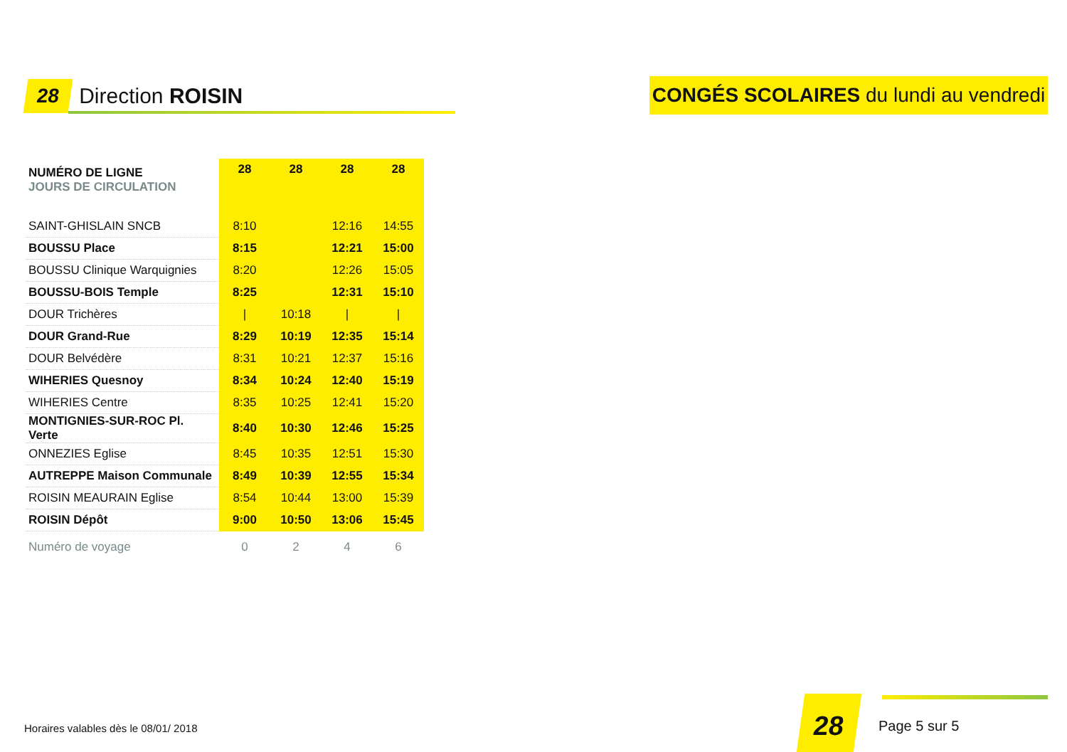28 Direction ROISIN
CONGÉS SCOLAIRES du lundi au vendredi
| NUMÉRO DE LIGNE | 28 | 28 | 28 | 28 |
| --- | --- | --- | --- | --- |
| JOURS DE CIRCULATION | | | | |
| SAINT-GHISLAIN SNCB | 8:10 | | 12:16 | 14:55 |
| BOUSSU Place | 8:15 | | 12:21 | 15:00 |
| BOUSSU Clinique Warquignies | 8:20 | | 12:26 | 15:05 |
| BOUSSU-BOIS Temple | 8:25 | | 12:31 | 15:10 |
| DOUR Trichères | / | 10:18 | / | / |
| DOUR Grand-Rue | 8:29 | 10:19 | 12:35 | 15:14 |
| DOUR Belvédère | 8:31 | 10:21 | 12:37 | 15:16 |
| WIHERIES Quesnoy | 8:34 | 10:24 | 12:40 | 15:19 |
| WIHERIES Centre | 8:35 | 10:25 | 12:41 | 15:20 |
| MONTIGNIES-SUR-ROC Pl. Verte | 8:40 | 10:30 | 12:46 | 15:25 |
| ONNEZIES Eglise | 8:45 | 10:35 | 12:51 | 15:30 |
| AUTREPPE Maison Communale | 8:49 | 10:39 | 12:55 | 15:34 |
| ROISIN MEAURAIN Eglise | 8:54 | 10:44 | 13:00 | 15:39 |
| ROISIN Dépôt | 9:00 | 10:50 | 13:06 | 15:45 |
| Numéro de voyage | 0 | 2 | 4 | 6 |
Horaires valables dès le 08/01/ 2018
28 Page 5 sur 5